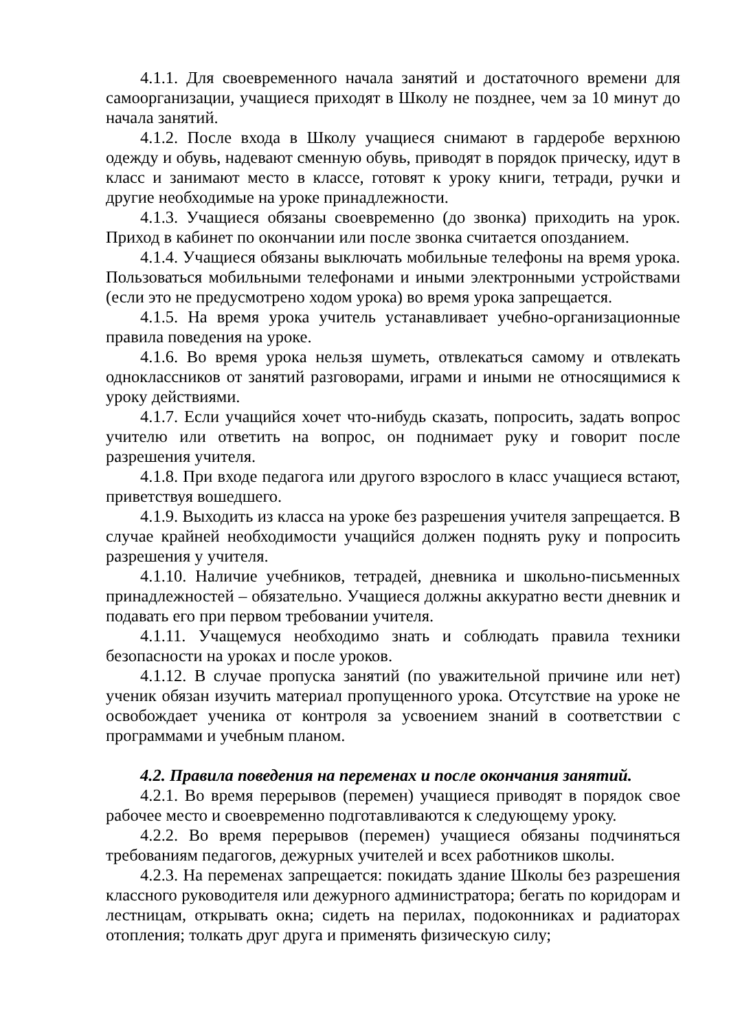4.1.1. Для своевременного начала занятий и достаточного времени для самоорганизации, учащиеся приходят в Школу не позднее, чем за 10 минут до начала занятий.
4.1.2. После входа в Школу учащиеся снимают в гардеробе верхнюю одежду и обувь, надевают сменную обувь, приводят в порядок прическу, идут в класс и занимают место в классе, готовят к уроку книги, тетради, ручки и другие необходимые на уроке принадлежности.
4.1.3. Учащиеся обязаны своевременно (до звонка) приходить на урок. Приход в кабинет по окончании или после звонка считается опозданием.
4.1.4. Учащиеся обязаны выключать мобильные телефоны на время урока. Пользоваться мобильными телефонами и иными электронными устройствами (если это не предусмотрено ходом урока) во время урока запрещается.
4.1.5. На время урока учитель устанавливает учебно-организационные правила поведения на уроке.
4.1.6. Во время урока нельзя шуметь, отвлекаться самому и отвлекать одноклассников от занятий разговорами, играми и иными не относящимися к уроку действиями.
4.1.7. Если учащийся хочет что-нибудь сказать, попросить, задать вопрос учителю или ответить на вопрос, он поднимает руку и говорит после разрешения учителя.
4.1.8. При входе педагога или другого взрослого в класс учащиеся встают, приветствуя вошедшего.
4.1.9. Выходить из класса на уроке без разрешения учителя запрещается. В случае крайней необходимости учащийся должен поднять руку и попросить разрешения у учителя.
4.1.10. Наличие учебников, тетрадей, дневника и школьно-письменных принадлежностей – обязательно. Учащиеся должны аккуратно вести дневник и подавать его при первом требовании учителя.
4.1.11. Учащемуся необходимо знать и соблюдать правила техники безопасности на уроках и после уроков.
4.1.12. В случае пропуска занятий (по уважительной причине или нет) ученик обязан изучить материал пропущенного урока. Отсутствие на уроке не освобождает ученика от контроля за усвоением знаний в соответствии с программами и учебным планом.
4.2. Правила поведения на переменах и после окончания занятий.
4.2.1. Во время перерывов (перемен) учащиеся приводят в порядок свое рабочее место и своевременно подготавливаются к следующему уроку.
4.2.2. Во время перерывов (перемен) учащиеся обязаны подчиняться требованиям педагогов, дежурных учителей и всех работников школы.
4.2.3. На переменах запрещается: покидать здание Школы без разрешения классного руководителя или дежурного администратора; бегать по коридорам и лестницам, открывать окна; сидеть на перилах, подоконниках и радиаторах отопления; толкать друг друга и применять физическую силу;